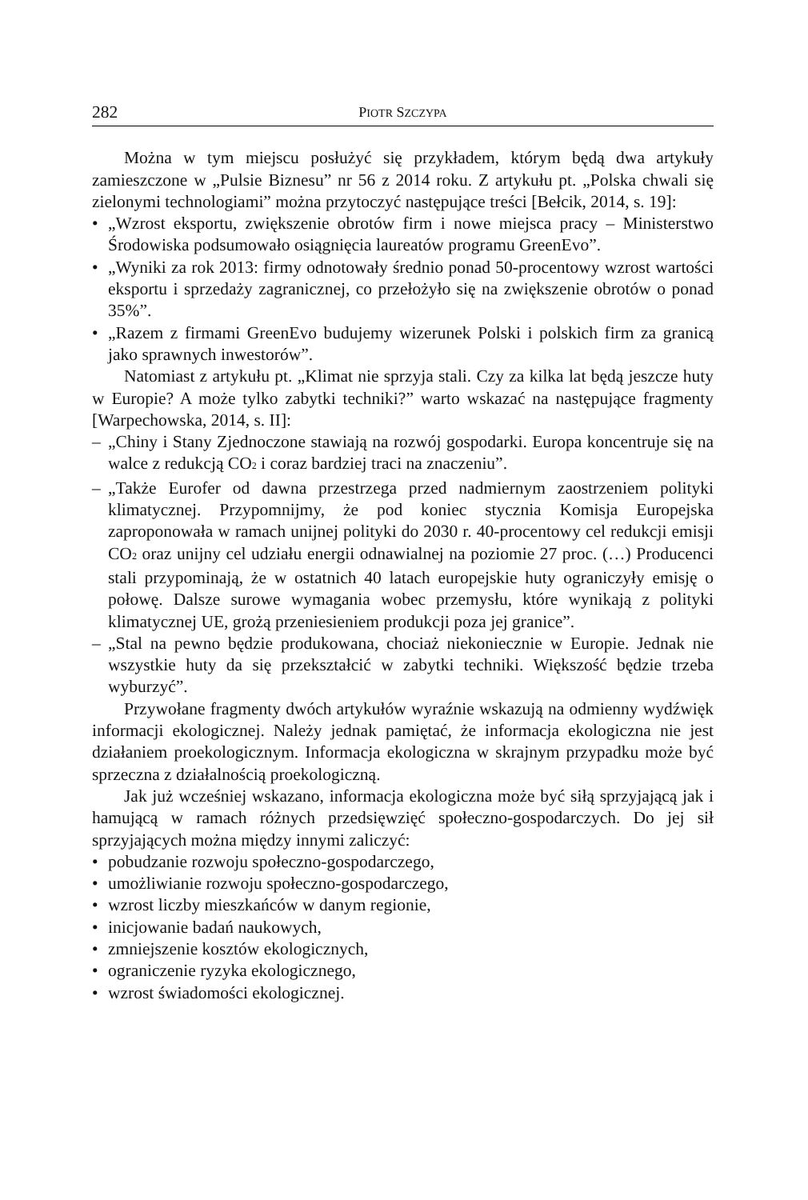282 PIOTR SZCZYPA
Można w tym miejscu posłużyć się przykładem, którym będą dwa artykuły zamieszczone w „Pulsie Biznesu” nr 56 z 2014 roku. Z artykułu pt. „Polska chwali się zielonymi technologiami” można przytoczyć następujące treści [Bełcik, 2014, s. 19]:
• „Wzrost eksportu, zwiększenie obrotów firm i nowe miejsca pracy – Ministerstwo Środowiska podsumowało osiągnięcia laureatów programu GreenEvo”.
• „Wyniki za rok 2013: firmy odnotowały średnio ponad 50-procentowy wzrost wartości eksportu i sprzedaży zagranicznej, co przełożyło się na zwiększenie obrotów o ponad 35%”.
• „Razem z firmami GreenEvo budujemy wizerunek Polski i polskich firm za granicą jako sprawnych inwestorów”.
Natomiast z artykułu pt. „Klimat nie sprzyja stali. Czy za kilka lat będą jeszcze huty w Europie? A może tylko zabytki techniki?” warto wskazać na następujące fragmenty [Warpechowska, 2014, s. II]:
– „Chiny i Stany Zjednoczone stawiają na rozwój gospodarki. Europa koncentruje się na walce z redukcją CO<sub>2</sub> i coraz bardziej traci na znaczeniu”.
– „Także Eurofer od dawna przestrzega przed nadmiernym zaostrzeniem polityki klimatycznej. Przypomnijmy, że pod koniec stycznia Komisja Europejska zaproponowała w ramach unijnej polityki do 2030 r. 40-procentowy cel redukcji emisji CO<sub>2</sub> oraz unijny cel udziału energii odnawialnej na poziomie 27 proc. (…) Producenci stali przypominają, że w ostatnich 40 latach europejskie huty ograniczyły emisję o połowę. Dalsze surowe wymagania wobec przemysłu, które wynikają z polityki klimatycznej UE, grożą przeniesieniem produkcji poza jej granice”.
– „Stal na pewno będzie produkowana, chociaż niekoniecznie w Europie. Jednak nie wszystkie huty da się przekształcić w zabytki techniki. Większość będzie trzeba wyburzyć”.
Przywołane fragmenty dwóch artykułów wyraźnie wskazują na odmienny wydźwięk informacji ekologicznej. Należy jednak pamiętać, że informacja ekologiczna nie jest działaniem proekologicznym. Informacja ekologiczna w skrajnym przypadku może być sprzeczna z działalnością proekologiczną.
Jak już wcześniej wskazano, informacja ekologiczna może być siłą sprzyjającą jak i hamującą w ramach różnych przedsięwzięć społeczno-gospodarczych. Do jej sił sprzyjających można między innymi zaliczyć:
• pobudzanie rozwoju społeczno-gospodarczego,
• umożliwianie rozwoju społeczno-gospodarczego,
• wzrost liczby mieszkańców w danym regionie,
• inicjowanie badań naukowych,
• zmniejszenie kosztów ekologicznych,
• ograniczenie ryzyka ekologicznego,
• wzrost świadomości ekologicznej.